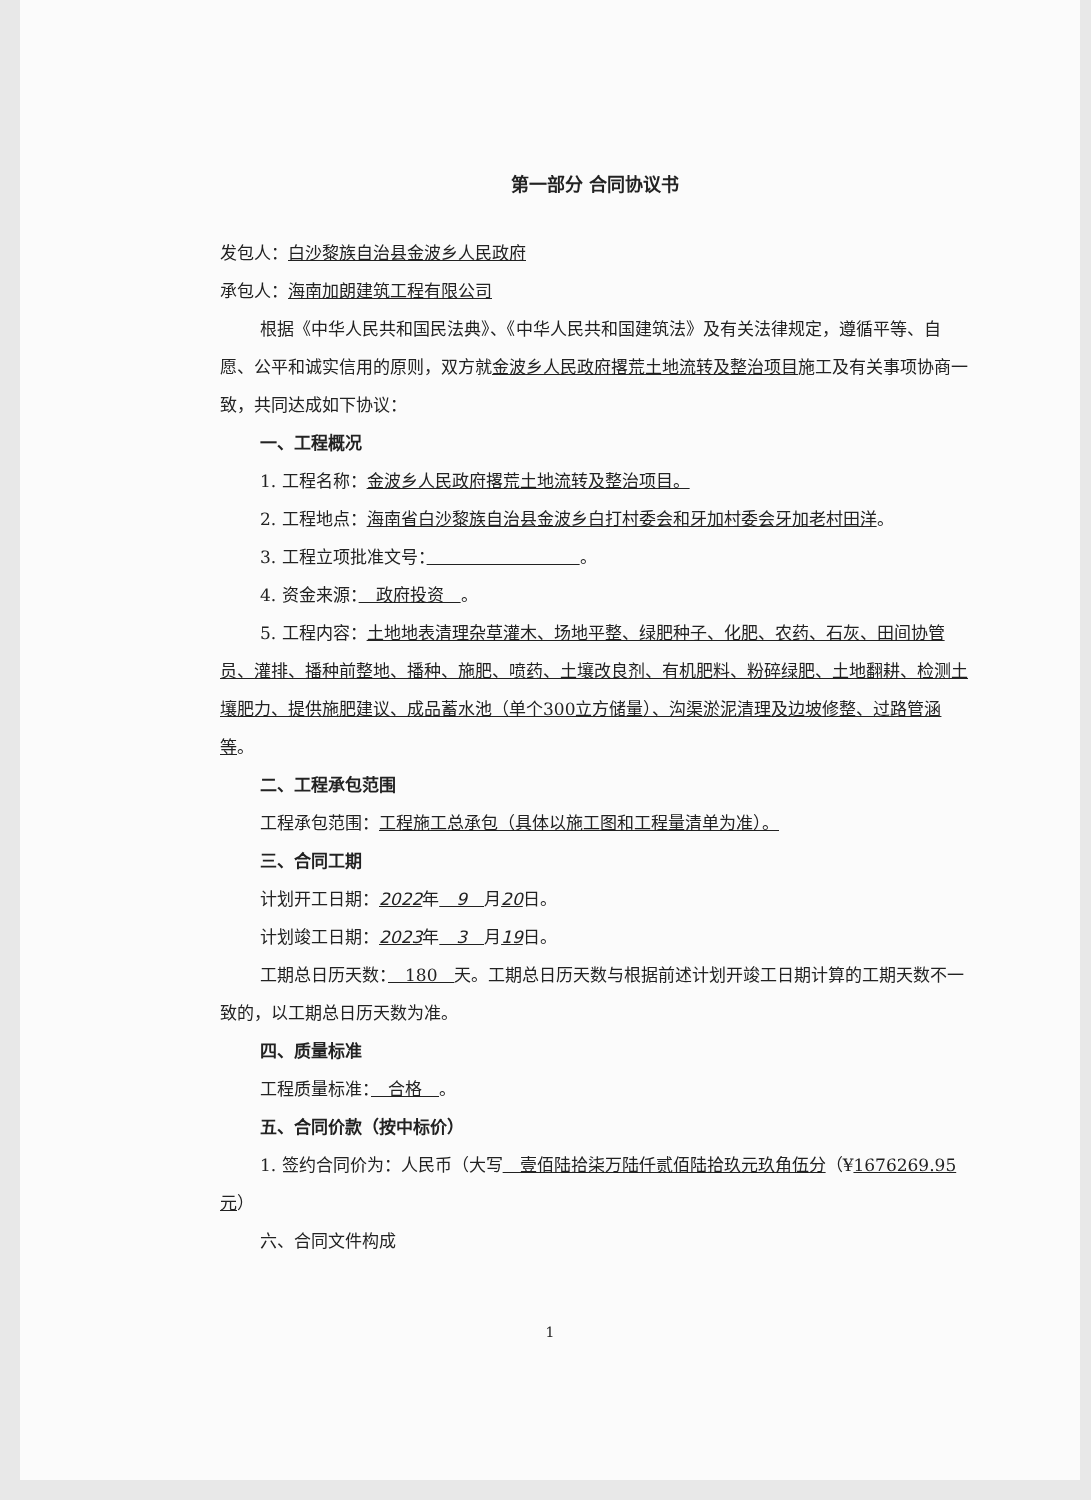第一部分 合同协议书
发包人：白沙黎族自治县金波乡人民政府
承包人：海南加朗建筑工程有限公司
根据《中华人民共和国民法典》、《中华人民共和国建筑法》及有关法律规定，遵循平等、自愿、公平和诚实信用的原则，双方就金波乡人民政府撂荒土地流转及整治项目施工及有关事项协商一致，共同达成如下协议：
一、工程概况
1. 工程名称：金波乡人民政府撂荒土地流转及整治项目。
2. 工程地点：海南省白沙黎族自治县金波乡白打村委会和牙加村委会牙加老村田洋。
3. 工程立项批准文号：　　　　　　　　　 。
4. 资金来源：　政府投资　。
5. 工程内容：土地地表清理杂草灌木、场地平整、绿肥种子、化肥、农药、石灰、田间协管员、灌排、播种前整地、播种、施肥、喷药、土壤改良剂、有机肥料、粉碎绿肥、土地翻耕、检测土壤肥力、提供施肥建议、成品蓄水池（单个300立方储量）、沟渠淤泥清理及边坡修整、过路管涵等。
二、工程承包范围
工程承包范围：工程施工总承包（具体以施工图和工程量清单为准）。
三、合同工期
计划开工日期：2022年　9　月20日。
计划竣工日期：2023年　3　月19日。
工期总日历天数：　180　天。工期总日历天数与根据前述计划开竣工日期计算的工期天数不一致的，以工期总日历天数为准。
四、质量标准
工程质量标准：　合格　。
五、合同价款（按中标价）
1. 签约合同价为：人民币（大写　壹佰陆拾柒万陆仟贰佰陆拾玖元玖角伍分（¥1676269.95 元）
六、合同文件构成
1